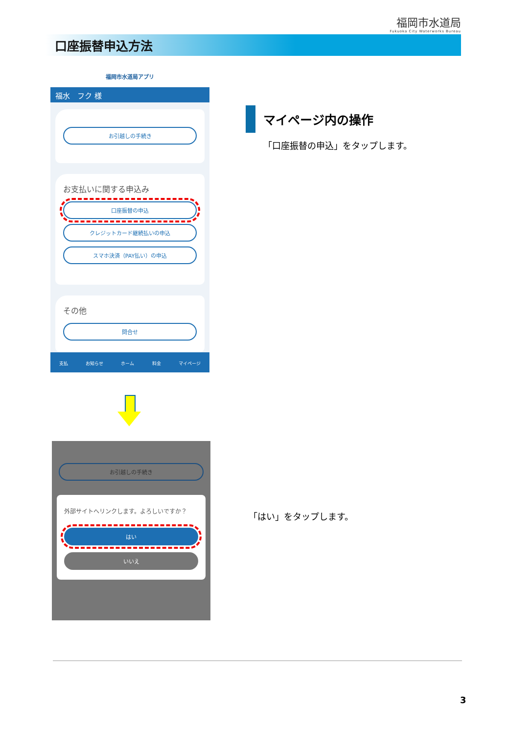福岡市水道局
Fukuoka City Waterworks Bureau
口座振替申込方法
福岡市水道局アプリ
福水　フク 様
お引越しの手続き
お支払いに関する申込み
口座振替の申込
クレジットカード継続払いの申込
スマホ決済（PAY払い）の申込
その他
問合せ
支払 お知らせ ホーム 料金 マイページ
お引越しの手続き
外部サイトへリンクします。よろしいですか？
はい
いいえ
マイページ内の操作
「口座振替の申込」をタップします。
「はい」をタップします。
3